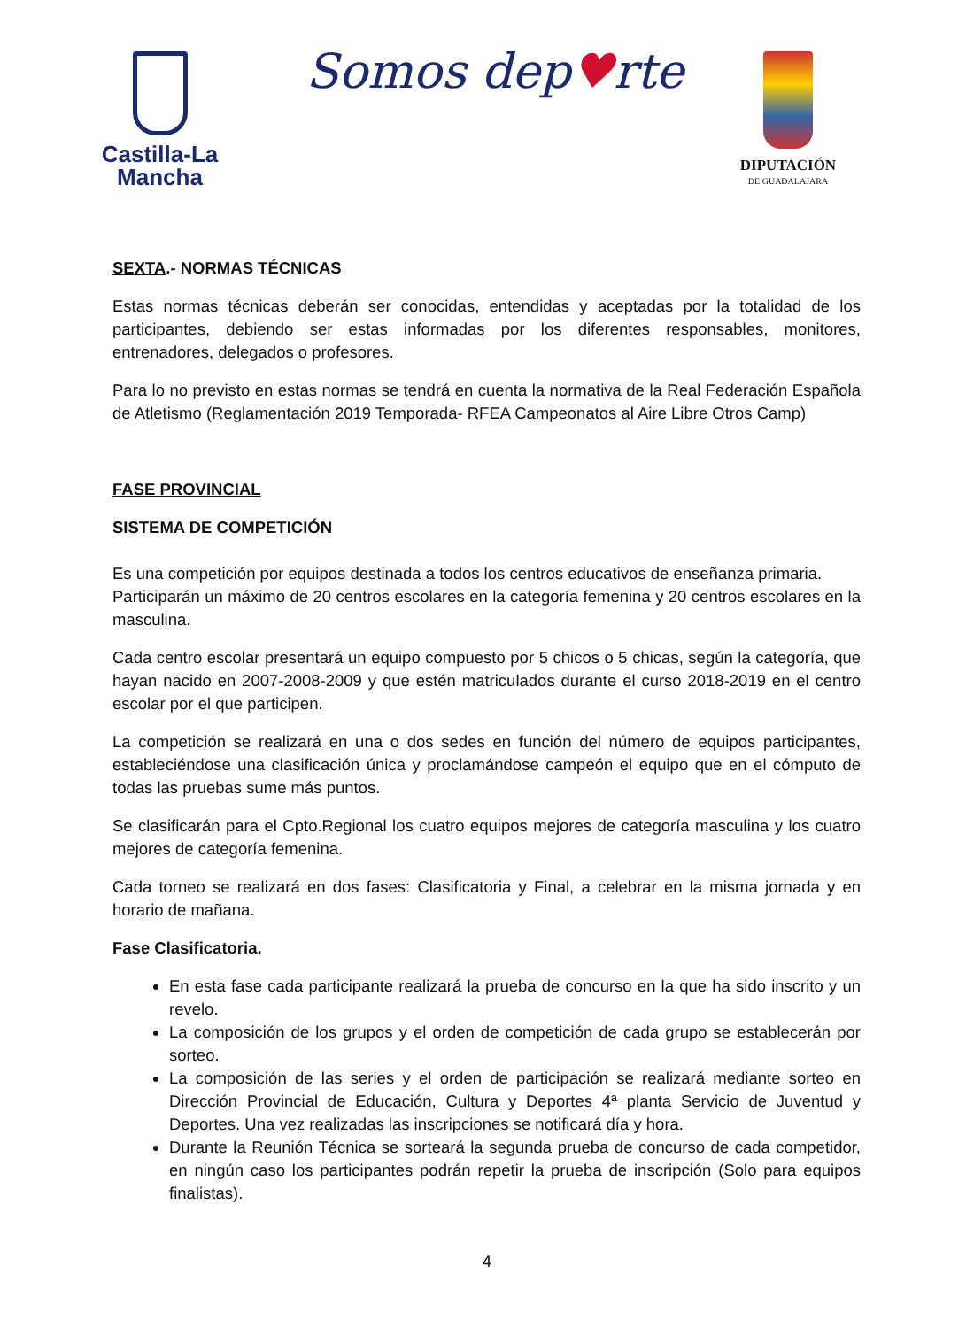Castilla-La Mancha
Somos dep♥rte
DIPUTACIÓN
DE GUADALAJARA
SEXTA.- NORMAS TÉCNICAS
Estas normas técnicas deberán ser conocidas, entendidas y aceptadas por la totalidad de los participantes, debiendo ser estas informadas por los diferentes responsables, monitores, entrenadores, delegados o profesores.
Para lo no previsto en estas normas se tendrá en cuenta la normativa de la Real Federación Española de Atletismo (Reglamentación 2019 Temporada- RFEA Campeonatos al Aire Libre Otros Camp)
FASE PROVINCIAL
SISTEMA DE COMPETICIÓN
Es una competición por equipos destinada a todos los centros educativos de enseñanza primaria.
Participarán un máximo de 20 centros escolares en la categoría femenina y 20 centros escolares en la masculina.
Cada centro escolar presentará un equipo compuesto por 5 chicos o 5 chicas, según la categoría, que hayan nacido en 2007-2008-2009 y que estén matriculados durante el curso 2018-2019 en el centro escolar por el que participen.
La competición se realizará en una o dos sedes en función del número de equipos participantes, estableciéndose una clasificación única y proclamándose campeón el equipo que en el cómputo de todas las pruebas sume más puntos.
Se clasificarán para el Cpto.Regional los cuatro equipos mejores de categoría masculina y los cuatro mejores de categoría femenina.
Cada torneo se realizará en dos fases: Clasificatoria y Final, a celebrar en la misma jornada y en horario de mañana.
Fase Clasificatoria.
En esta fase cada participante realizará la prueba de concurso en la que ha sido inscrito y un revelo.
La composición de los grupos y el orden de competición de cada grupo se establecerán por sorteo.
La composición de las series y el orden de participación se realizará mediante sorteo en Dirección Provincial de Educación, Cultura y Deportes 4ª planta Servicio de Juventud y Deportes. Una vez realizadas las inscripciones se notificará día y hora.
Durante la Reunión Técnica se sorteará la segunda prueba de concurso de cada competidor, en ningún caso los participantes podrán repetir la prueba de inscripción (Solo para equipos finalistas).
4